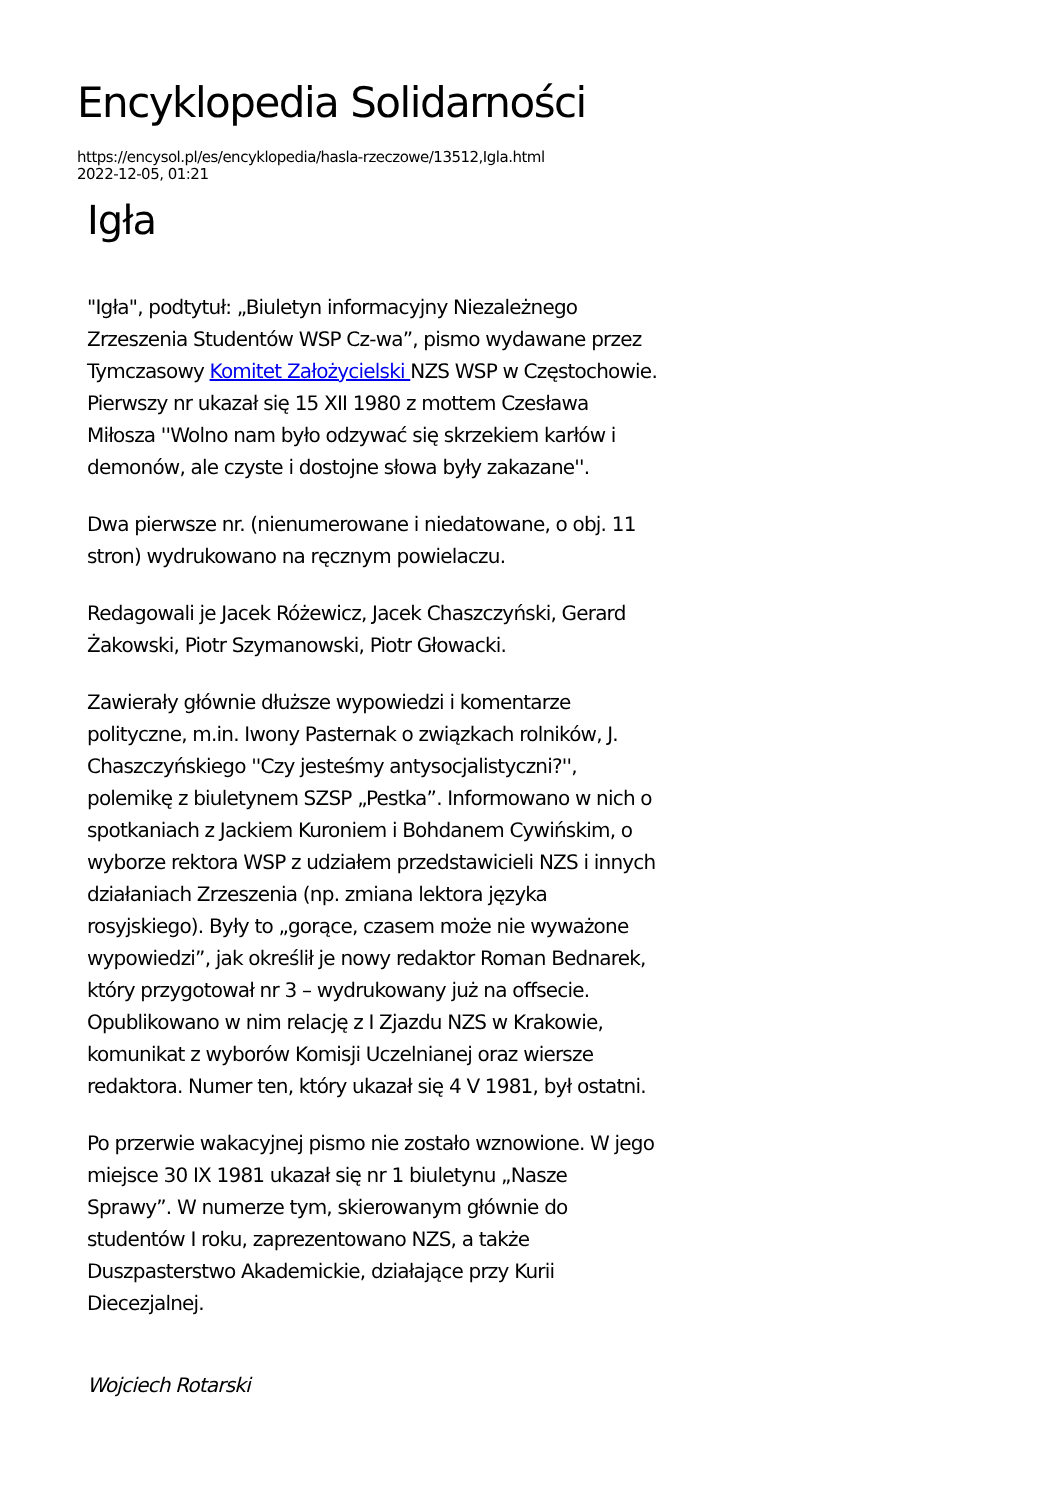Encyklopedia Solidarności
https://encysol.pl/es/encyklopedia/hasla-rzeczowe/13512,Igla.html
2022-12-05, 01:21
Igła
"Igła", podtytuł: „Biuletyn informacyjny Niezależnego Zrzeszenia Studentów WSP Cz-wa”, pismo wydawane przez Tymczasowy Komitet Założycielski NZS WSP w Częstochowie. Pierwszy nr ukazał się 15 XII 1980 z mottem Czesława Miłosza ''Wolno nam było odzywać się skrzekiem karłów i demonów, ale czyste i dostojne słowa były zakazane''.
Dwa pierwsze nr. (nienumerowane i niedatowane, o obj. 11 stron) wydrukowano na ręcznym powielaczu.
Redagowali je Jacek Różewicz, Jacek Chaszczyński, Gerard Żakowski, Piotr Szymanowski, Piotr Głowacki.
Zawierały głównie dłuższe wypowiedzi i komentarze polityczne, m.in. Iwony Pasternak o związkach rolników, J. Chaszczyńskiego ''Czy jesteśmy antysocjalistyczni?'', polemikę z biuletynem SZSP „Pestka”. Informowano w nich o spotkaniach z Jackiem Kuroniem i Bohdanem Cywińskim, o wyborze rektora WSP z udziałem przedstawicieli NZS i innych działaniach Zrzeszenia (np. zmiana lektora języka rosyjskiego). Były to „gorące, czasem może nie wyważone wypowiedzi”, jak określił je nowy redaktor Roman Bednarek, który przygotował nr 3 – wydrukowany już na offsecie. Opublikowano w nim relację z I Zjazdu NZS w Krakowie, komunikat z wyborów Komisji Uczelnianej oraz wiersze redaktora. Numer ten, który ukazał się 4 V 1981, był ostatni.
Po przerwie wakacyjnej pismo nie zostało wznowione. W jego miejsce 30 IX 1981 ukazał się nr 1 biuletynu „Nasze Sprawy”. W numerze tym, skierowanym głównie do studentów I roku, zaprezentowano NZS, a także Duszpasterstwo Akademickie, działające przy Kurii Diecezjalnej.
Wojciech Rotarski